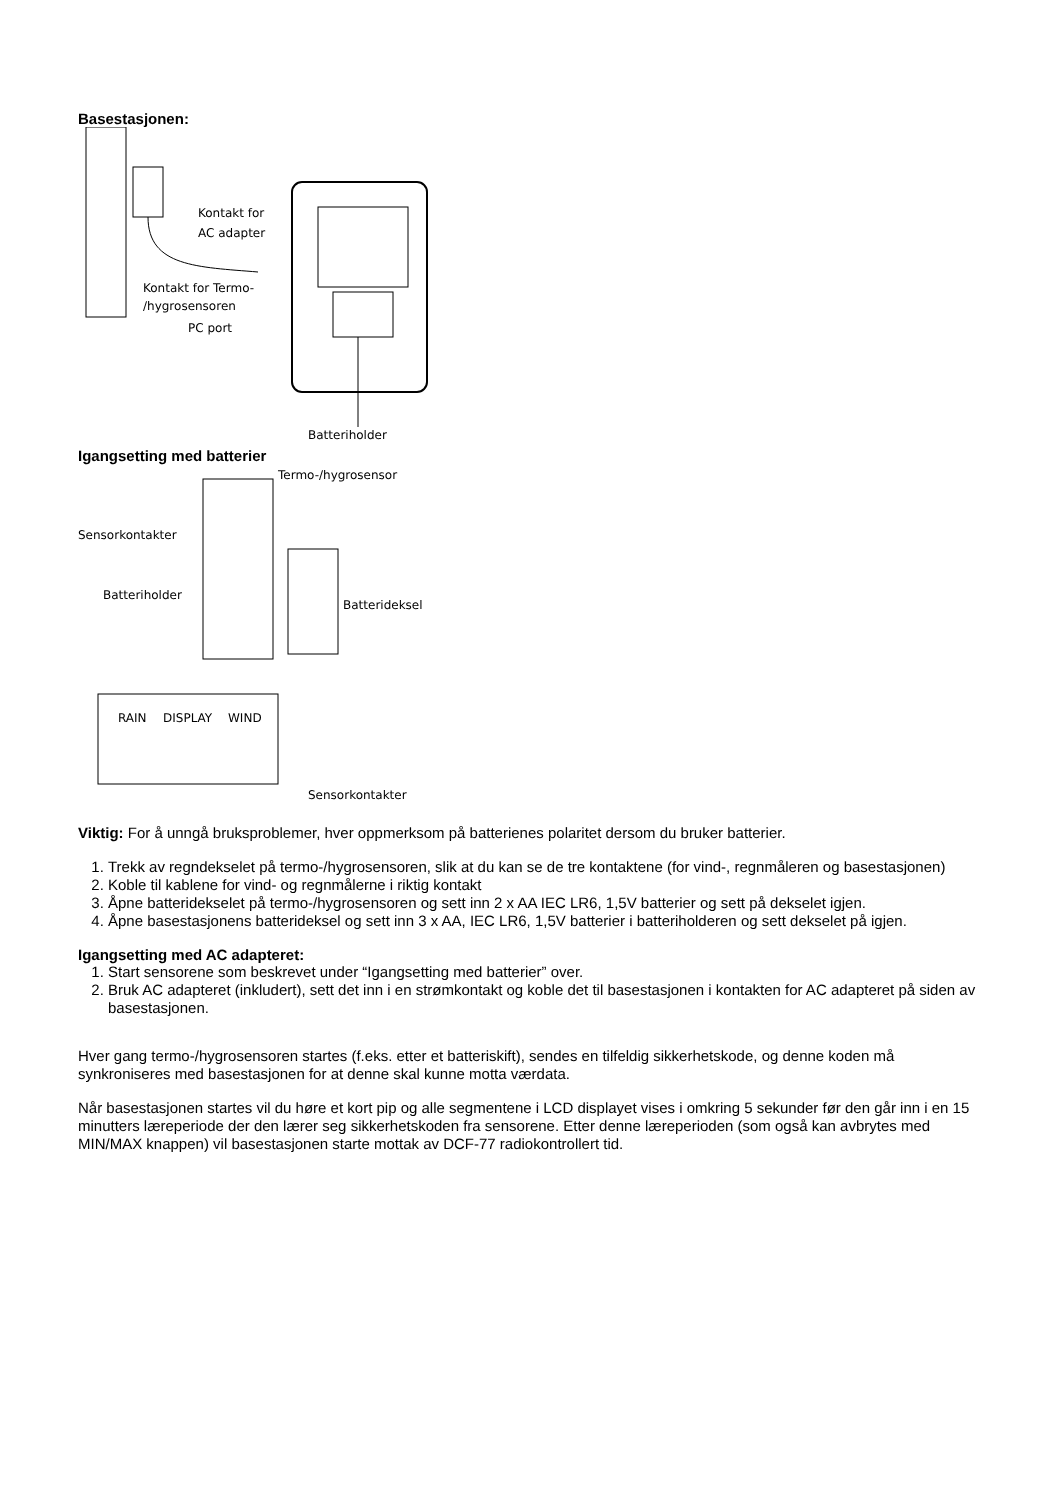Basestasjonen:
Kontakt for
AC adapter
Kontakt for Termo-
/hygrosensoren
PC port
Batteriholder
Igangsetting med batterier
Termo-/hygrosensor
Sensorkontakter
Batteriholder
Batterideksel
RAIN
DISPLAY
WIND
Sensorkontakter
Viktig: For å unngå bruksproblemer, hver oppmerksom på batterienes polaritet dersom du bruker batterier.
1. Trekk av regndekselet på termo-/hygrosensoren, slik at du kan se de tre kontaktene (for vind-, regnmåleren og basestasjonen)
2. Koble til kablene for vind- og regnmålerne i riktig kontakt
3. Åpne batteridekselet på termo-/hygrosensoren og sett inn 2 x AA IEC LR6, 1,5V batterier og sett på dekselet igjen.
4. Åpne basestasjonens batterideksel og sett inn 3 x AA, IEC LR6, 1,5V batterier i batteriholderen og sett dekselet på igjen.
Igangsetting med AC adapteret:
1. Start sensorene som beskrevet under “Igangsetting med batterier” over.
2. Bruk AC adapteret (inkludert), sett det inn i en strømkontakt og koble det til basestasjonen i kontakten for AC adapteret på siden av basestasjonen.
Hver gang termo-/hygrosensoren startes (f.eks. etter et batteriskift), sendes en tilfeldig sikkerhetskode, og denne koden må synkroniseres med basestasjonen for at denne skal kunne motta værdata.
Når basestasjonen startes vil du høre et kort pip og alle segmentene i LCD displayet vises i omkring 5 sekunder før den går inn i en 15 minutters læreperiode der den lærer seg sikkerhetskoden fra sensorene. Etter denne læreperioden (som også kan avbrytes med MIN/MAX knappen) vil basestasjonen starte mottak av DCF-77 radiokontrollert tid.